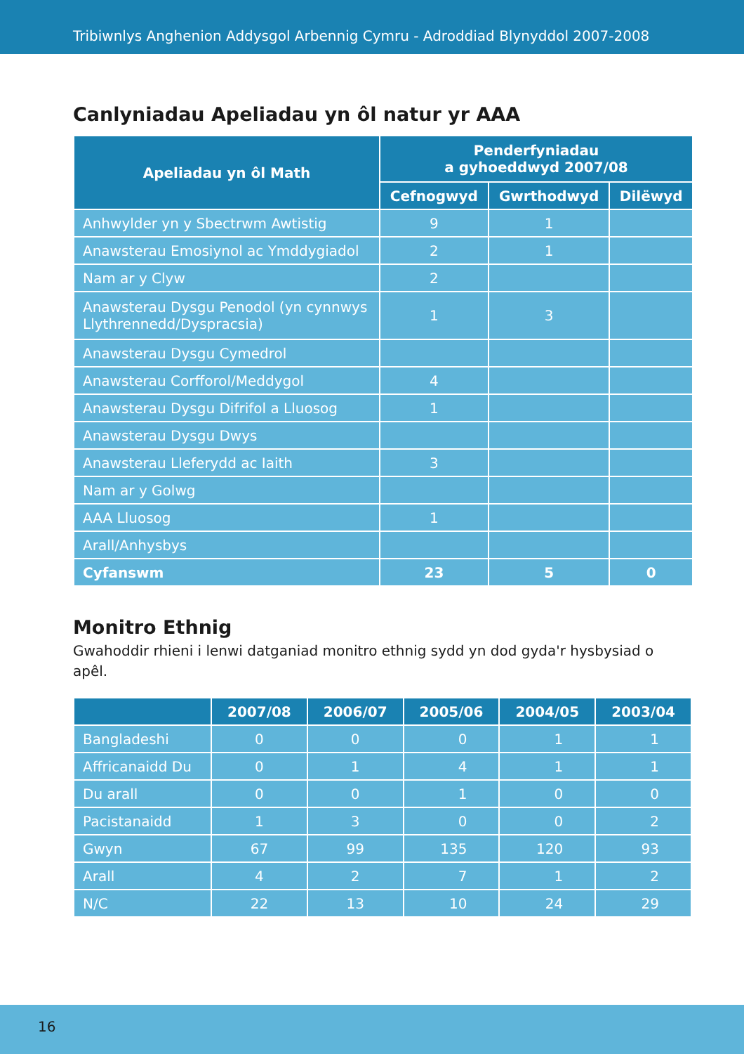Tribiwnlys Anghenion Addysgol Arbennig Cymru - Adroddiad Blynyddol 2007-2008
Canlyniadau Apeliadau yn ôl natur yr AAA
| Apeliadau yn ôl Math | Penderfyniadau a gyhoeddwyd 2007/08 | | |
| --- | --- | --- | --- |
| | Cefnogwyd | Gwrthodwyd | Dilëwyd |
| Anhwylder yn y Sbectrwm Awtistig | 9 | 1 | |
| Anawsterau Emosiynol ac Ymddygiadol | 2 | 1 | |
| Nam ar y Clyw | 2 | | |
| Anawsterau Dysgu Penodol (yn cynnwys Llythrennedd/Dyspracsia) | 1 | 3 | |
| Anawsterau Dysgu Cymedrol | | | |
| Anawsterau Corfforol/Meddygol | 4 | | |
| Anawsterau Dysgu Difrifol a Lluosog | 1 | | |
| Anawsterau Dysgu Dwys | | | |
| Anawsterau Lleferydd ac Iaith | 3 | | |
| Nam ar y Golwg | | | |
| AAA Lluosog | 1 | | |
| Arall/Anhysbys | | | |
| Cyfanswm | 23 | 5 | 0 |
Monitro Ethnig
Gwahoddir rhieni i lenwi datganiad monitro ethnig sydd yn dod gyda'r hysbysiad o apêl.
| | 2007/08 | 2006/07 | 2005/06 | 2004/05 | 2003/04 |
| --- | --- | --- | --- | --- | --- |
| Bangladeshi | 0 | 0 | 0 | 1 | 1 |
| Affricanaidd Du | 0 | 1 | 4 | 1 | 1 |
| Du arall | 0 | 0 | 1 | 0 | 0 |
| Pacistanaidd | 1 | 3 | 0 | 0 | 2 |
| Gwyn | 67 | 99 | 135 | 120 | 93 |
| Arall | 4 | 2 | 7 | 1 | 2 |
| N/C | 22 | 13 | 10 | 24 | 29 |
16